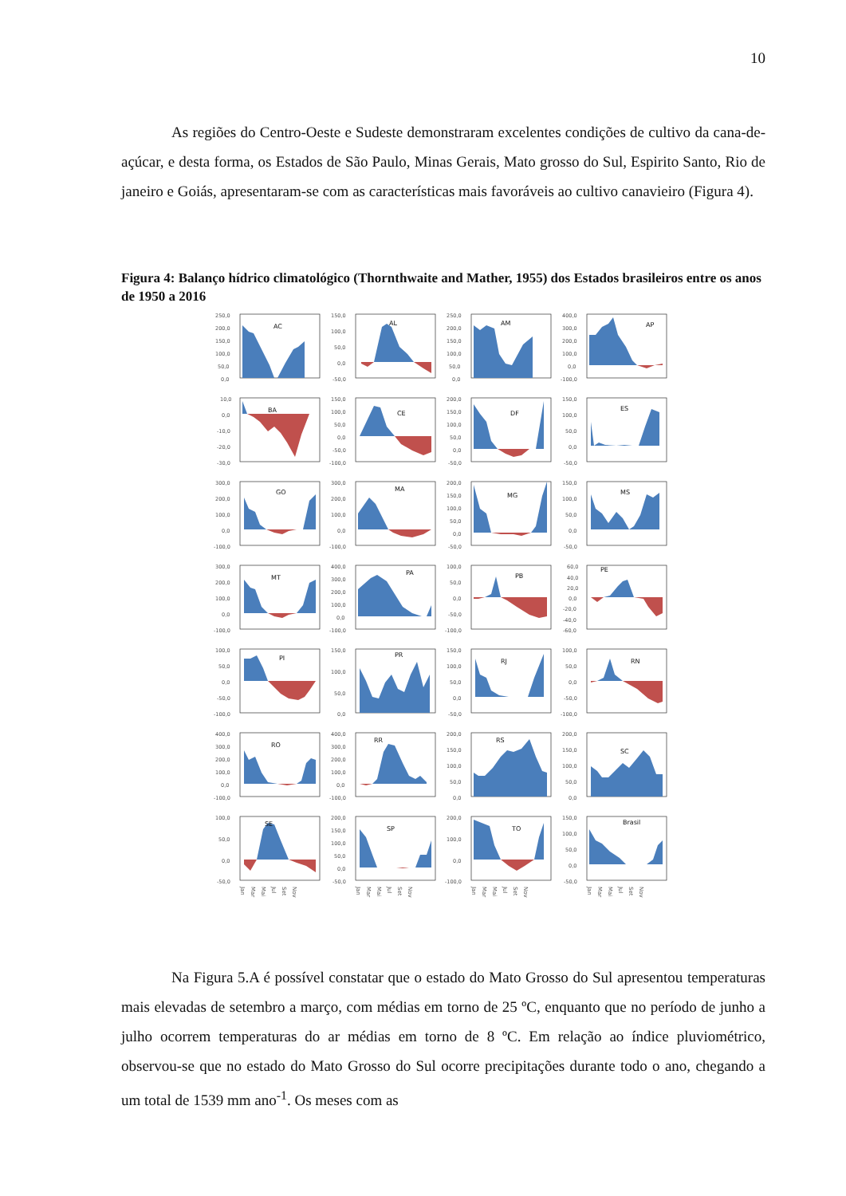10
As regiões do Centro-Oeste e Sudeste demonstraram excelentes condições de cultivo da cana-de-açúcar, e desta forma, os Estados de São Paulo, Minas Gerais, Mato grosso do Sul, Espirito Santo, Rio de janeiro e Goiás, apresentaram-se com as características mais favoráveis ao cultivo canavieiro (Figura 4).
Figura 4: Balanço hídrico climatológico (Thornthwaite and Mather, 1955) dos Estados brasileiros entre os anos de 1950 a 2016
250,0
200,0
150,0
100,0
50,0
0,0
AC
150,0
100,0
50,0
0,0
-50,0
AL
250,0
200,0
150,0
100,0
50,0
0,0
AM
400,0
300,0
200,0
100,0
0,0
-100,0
AP
10,0
0,0
-10,0
-20,0
-30,0
BA
150,0
100,0
50,0
0,0
-50,0
-100,0
CE
200,0
150,0
100,0
50,0
0,0
-50,0
DF
150,0
100,0
50,0
0,0
-50,0
ES
300,0
200,0
100,0
0,0
-100,0
GO
300,0
200,0
100,0
0,0
-100,0
MA
200,0
150,0
100,0
50,0
0,0
-50,0
MG
150,0
100,0
50,0
0,0
-50,0
MS
300,0
200,0
100,0
0,0
-100,0
MT
400,0
300,0
200,0
100,0
0,0
-100,0
PA
100,0
50,0
0,0
-50,0
-100,0
PB
60,0
40,0
20,0
0,0
-20,0
-40,0
-60,0
PE
100,0
50,0
0,0
-50,0
-100,0
PI
150,0
100,0
50,0
0,0
PR
150,0
100,0
50,0
0,0
-50,0
RJ
100,0
50,0
0,0
-50,0
-100,0
RN
400,0
300,0
200,0
100,0
0,0
-100,0
RO
400,0
300,0
200,0
100,0
0,0
-100,0
RR
200,0
150,0
100,0
50,0
0,0
RS
200,0
150,0
100,0
50,0
0,0
SC
100,0
50,0
0,0
-50,0
SE
200,0
150,0
100,0
50,0
0,0
-50,0
SP
200,0
100,0
0,0
-100,0
TO
150,0
100,0
50,0
0,0
-50,0
Brasil
Jan Mar Mai Jul Set Nov
Jan Mar Mai Jul Set Nov
Jan Mar Mai Jul Set Nov
Jan Mar Mai Jul Set Nov
Na Figura 5.A é possível constatar que o estado do Mato Grosso do Sul apresentou temperaturas mais elevadas de setembro a março, com médias em torno de 25 ºC, enquanto que no período de junho a julho ocorrem temperaturas do ar médias em torno de 8 ºC. Em relação ao índice pluviométrico, observou-se que no estado do Mato Grosso do Sul ocorre precipitações durante todo o ano, chegando a um total de 1539 mm ano<sup>-1</sup>. Os meses com as